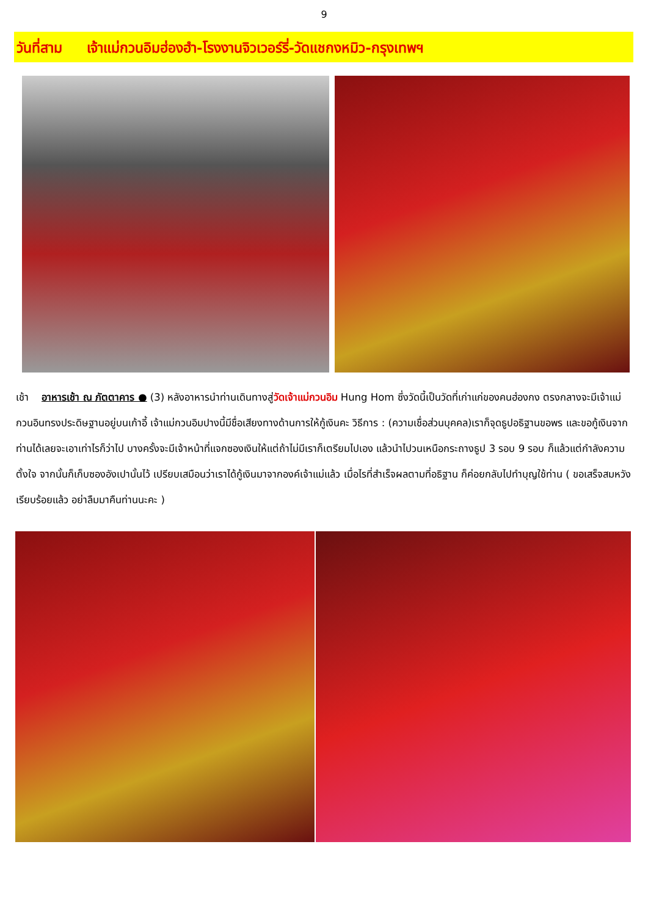9
วันที่สาม เจ้าแม่กวนอิมฮ่องฮำ-โรงงานจิวเวอร์รี่-วัดแชกงหมิว-กรุงเทพฯ
เช้า อาหารเช้า ณ ภัตตาคาร ● (3) หลังอาหารนำท่านเดินทางสู่วัดเจ้าแม่กวนอิม Hung Hom ซึ่งวัดนี้เป็นวัดที่เก่าแก่ของคนฮ่องกง ตรงกลางจะมีเจ้าแม่กวนอินทรงประดิษฐานอยู่บนเก้าอี้ เจ้าแม่กวนอิมปางนี้มีชื่อเสียงทางด้านการให้กู้เงินคะ วิธีการ : (ความเชื่อส่วนบุคคล)เราก็จุดธูปอธิฐานขอพร และขอกู้เงินจากท่านได้เลยจะเอาเท่าไรก็ว่าไป บางครั้งจะมีเจ้าหน้าที่แจกซองเงินให้แต่ถ้าไม่มีเราก็เตรียมไปเอง แล้วนำไปวนเหนือกระถางธูป 3 รอบ 9 รอบ ก็แล้วแต่กำลังความตั้งใจ จากนั้นก็เก็บซองอังเปานั้นไว้ เปรียบเสมือนว่าเราได้กู้เงินมาจากองค์เจ้าแม่แล้ว เมื่อไรที่สำเร็จผลตามที่อธิฐาน ก็ค่อยกลับไปทำบุญใช้ท่าน ( ขอเสร็จสมหวังเรียบร้อยแล้ว อย่าลืมมาคืนท่านนะคะ )